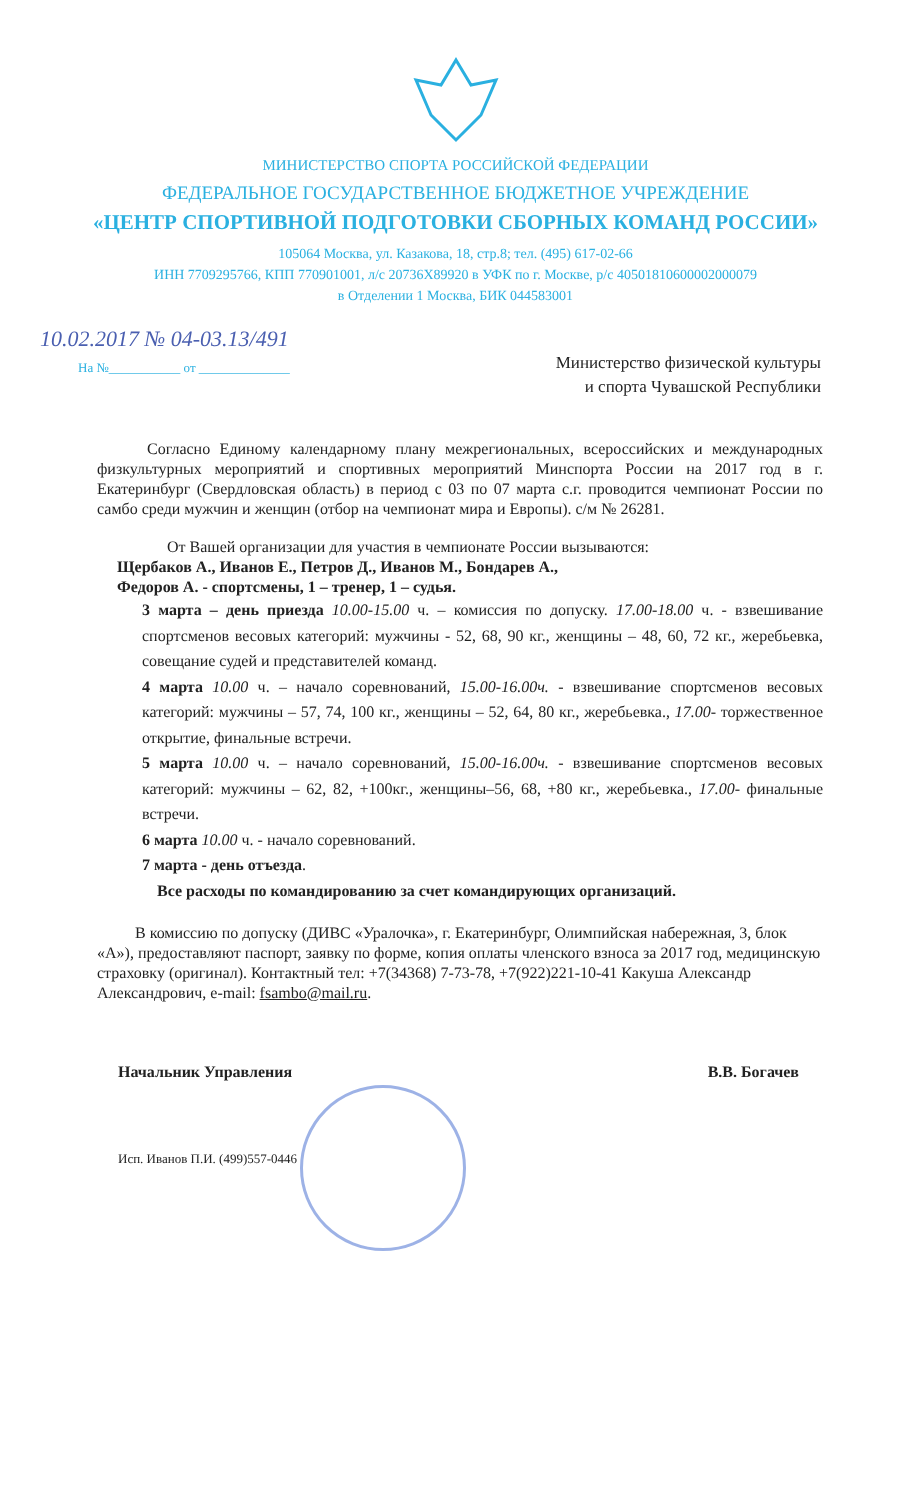МИНИСТЕРСТВО СПОРТА РОССИЙСКОЙ ФЕДЕРАЦИИ
ФЕДЕРАЛЬНОЕ ГОСУДАРСТВЕННОЕ БЮДЖЕТНОЕ УЧРЕЖДЕНИЕ
«ЦЕНТР СПОРТИВНОЙ ПОДГОТОВКИ СБОРНЫХ КОМАНД РОССИИ»
105064 Москва, ул. Казакова, 18, стр.8; тел. (495) 617-02-66
ИНН 7709295766, КПП 770901001, л/с 20736X89920 в УФК по г. Москве, р/с 40501810600002000079
в Отделении 1 Москва, БИК 044583001
10.02.2017 № 04-03.13/491
На №___________ от ______________
Министерство физической культуры
и спорта Чувашской Республики
Согласно Единому календарному плану межрегиональных, всероссийских и международных физкультурных мероприятий и спортивных мероприятий Минспорта России на 2017 год в г. Екатеринбург (Свердловская область) в период с 03 по 07 марта с.г. проводится чемпионат России по самбо среди мужчин и женщин (отбор на чемпионат мира и Европы). с/м № 26281.
От Вашей организации для участия в чемпионате России вызываются:
Щербаков А., Иванов Е., Петров Д., Иванов М., Бондарев А.,
Федоров А. - спортсмены, 1 – тренер, 1 – судья.
3 марта – день приезда 10.00-15.00 ч. – комиссия по допуску. 17.00-18.00 ч. - взвешивание спортсменов весовых категорий: мужчины - 52, 68, 90 кг., женщины – 48, 60, 72 кг., жеребьевка, совещание судей и представителей команд.
4 марта 10.00 ч. – начало соревнований, 15.00-16.00ч. - взвешивание спортсменов весовых категорий: мужчины – 57, 74, 100 кг., женщины – 52, 64, 80 кг., жеребьевка., 17.00- торжественное открытие, финальные встречи.
5 марта 10.00 ч. – начало соревнований, 15.00-16.00ч. - взвешивание спортсменов весовых категорий: мужчины – 62, 82, +100кг., женщины–56, 68, +80 кг., жеребьевка., 17.00- финальные встречи.
6 марта 10.00 ч. - начало соревнований.
7 марта - день отъезда.
Все расходы по командированию за счет командирующих организаций.
В комиссию по допуску (ДИВС «Уралочка», г. Екатеринбург, Олимпийская набережная, 3, блок «А»), предоставляют паспорт, заявку по форме, копия оплаты членского взноса за 2017 год, медицинскую страховку (оригинал). Контактный тел: +7(34368) 7-73-78, +7(922)221-10-41 Какуша Александр Александрович, e-mail: fsambo@mail.ru.
Начальник Управления В.В. Богачев
Исп. Иванов П.И. (499)557-0446